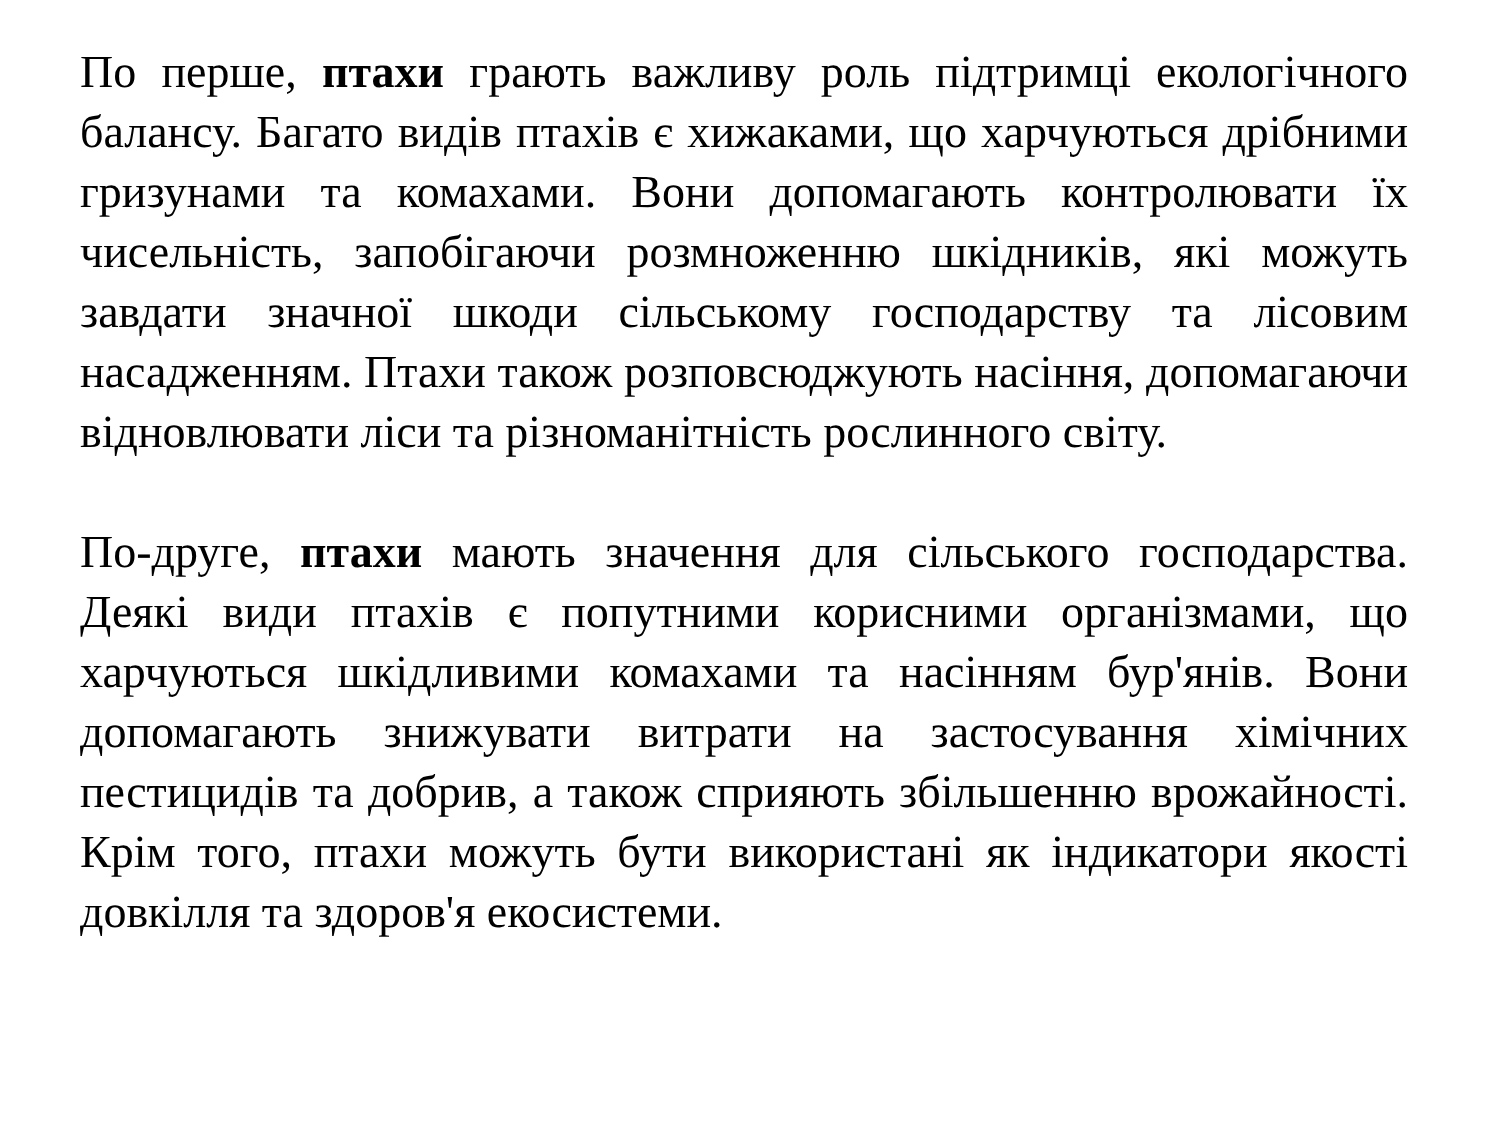По перше, птахи грають важливу роль підтримці екологічного балансу. Багато видів птахів є хижаками, що харчуються дрібними гризунами та комахами. Вони допомагають контролювати їх чисельність, запобігаючи розмноженню шкідників, які можуть завдати значної шкоди сільському господарству та лісовим насадженням. Птахи також розповсюджують насіння, допомагаючи відновлювати ліси та різноманітність рослинного світу.
По-друге, птахи мають значення для сільського господарства. Деякі види птахів є попутними корисними організмами, що харчуються шкідливими комахами та насінням бур'янів. Вони допомагають знижувати витрати на застосування хімічних пестицидів та добрив, а також сприяють збільшенню врожайності. Крім того, птахи можуть бути використані як індикатори якості довкілля та здоров'я екосистеми.